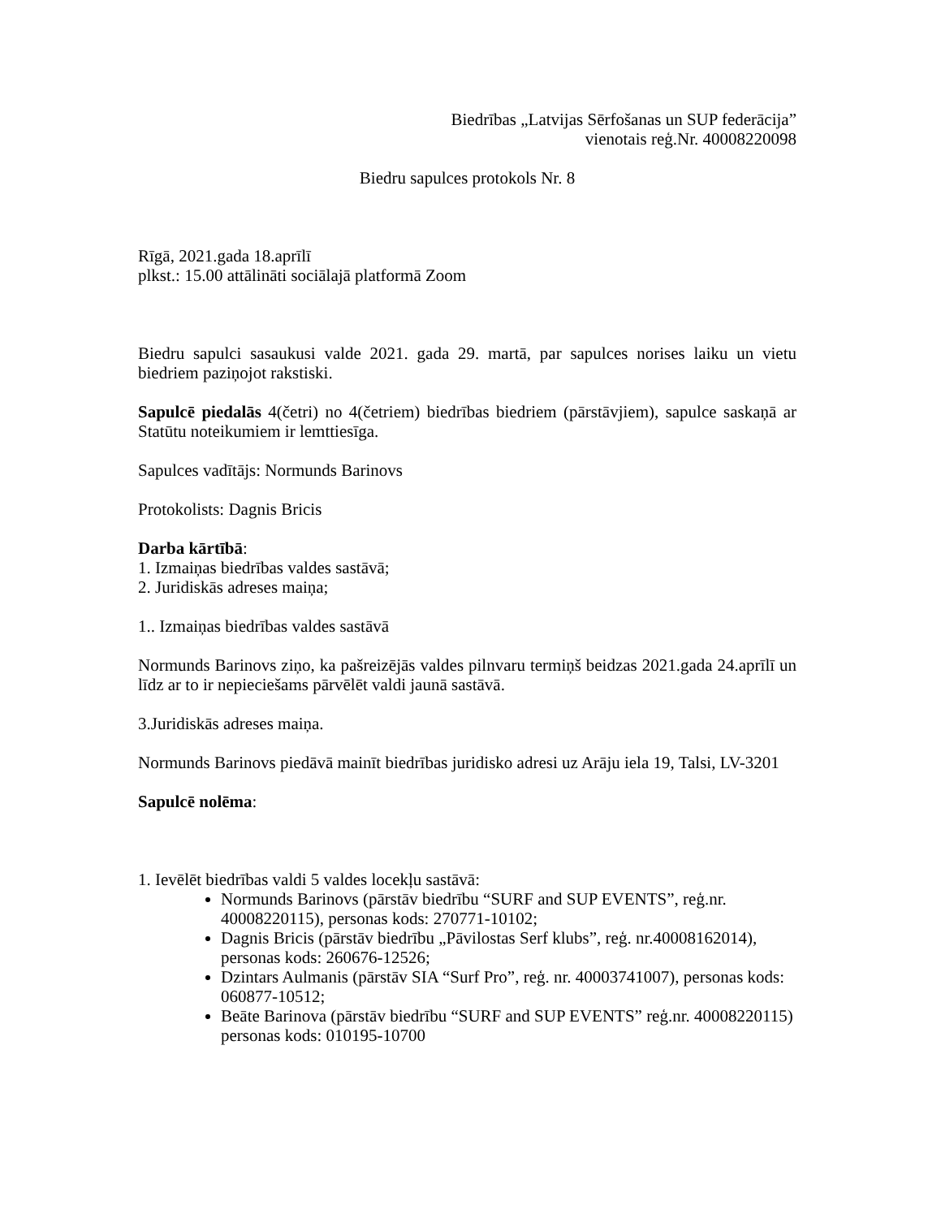Biedrības „Latvijas Sērfošanas un SUP federācija”
vienotais reģ.Nr. 40008220098
Biedru sapulces protokols Nr. 8
Rīgā, 2021.gada 18.aprīlī
plkst.: 15.00 attālināti sociālajā platformā Zoom
Biedru sapulci sasaukusi valde 2021. gada 29. martā, par sapulces norises laiku un vietu biedriem paziņojot rakstiski.
Sapulcē piedalās 4(četri) no 4(četriem) biedrības biedriem (pārstāvjiem), sapulce saskaņā ar Statūtu noteikumiem ir lemttiesīga.
Sapulces vadītājs: Normunds Barinovs
Protokolists: Dagnis Bricis
Darba kārtībā:
1. Izmaiņas biedrības valdes sastāvā;
2. Juridiskās adreses maiņa;
1.. Izmaiņas biedrības valdes sastāvā
Normunds Barinovs ziņo, ka pašreizējās valdes pilnvaru termiņš beidzas 2021.gada 24.aprīlī un līdz ar to ir nepieciešams pārvēlēt valdi jaunā sastāvā.
3.Juridiskās adreses maiņa.
Normunds Barinovs piedāvā mainīt biedrības juridisko adresi uz Arāju iela 19, Talsi, LV-3201
Sapulcē nolēma:
1. Ievēlēt biedrības valdi 5 valdes locekļu sastāvā:
Normunds Barinovs (pārstāv biedrību “SURF and SUP EVENTS”, reģ.nr. 40008220115), personas kods: 270771-10102;
Dagnis Bricis (pārstāv biedrību „Pāvilostas Serf klubs”, reģ. nr.40008162014), personas kods: 260676-12526;
Dzintars Aulmanis (pārstāv SIA “Surf Pro”, reģ. nr. 40003741007), personas kods: 060877-10512;
Beāte Barinova (pārstāv biedrību “SURF and SUP EVENTS” reģ.nr. 40008220115) personas kods: 010195-10700